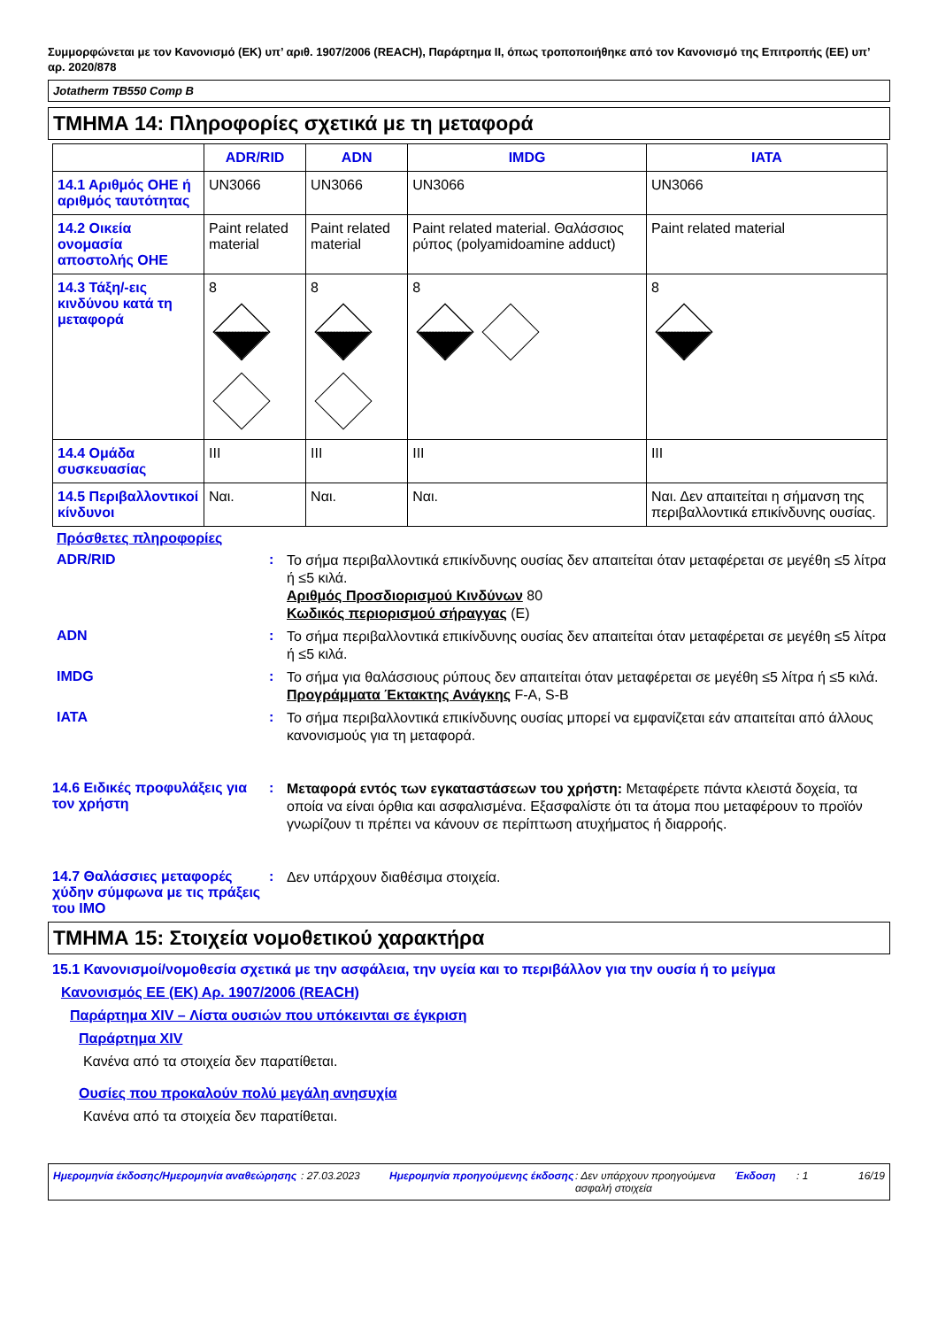Συμμορφώνεται με τον Κανονισμό (ΕΚ) υπ’ αριθ. 1907/2006 (REACH), Παράρτημα II, όπως τροποποιήθηκε από τον Κανονισμό της Επιτροπής (ΕΕ) υπ’ αρ. 2020/878
Jotatherm TB550 Comp B
ΤΜΗΜΑ 14: Πληροφορίες σχετικά με τη μεταφορά
| | ADR/RID | ADN | IMDG | IATA |
| --- | --- | --- | --- | --- |
| 14.1 Αριθμός ΟΗΕ ή αριθμός ταυτότητας | UN3066 | UN3066 | UN3066 | UN3066 |
| 14.2 Οικεία ονομασία αποστολής ΟΗΕ | Paint related material | Paint related material | Paint related material. Θαλάσσιος ρύπος (polyamidoamine adduct) | Paint related material |
| 14.3 Τάξη/-εις κινδύνου κατά τη μεταφορά | 8 | 8 | 8 | 8 |
| 14.4 Ομάδα συσκευασίας | III | III | III | III |
| 14.5 Περιβαλλοντικοί κίνδυνοι | Ναι. | Ναι. | Ναι. | Ναι. Δεν απαιτείται η σήμανση της περιβαλλοντικά επικίνδυνης ουσίας. |
Πρόσθετες πληροφορίες
ADR/RID :
Το σήμα περιβαλλοντικά επικίνδυνης ουσίας δεν απαιτείται όταν μεταφέρεται σε μεγέθη ≤5 λίτρα ή ≤5 κιλά.
Αριθμός Προσδιορισμού Κινδύνων 80
Κωδικός περιορισμού σήραγγας (E)
ADN :
Το σήμα περιβαλλοντικά επικίνδυνης ουσίας δεν απαιτείται όταν μεταφέρεται σε μεγέθη ≤5 λίτρα ή ≤5 κιλά.
IMDG :
Το σήμα για θαλάσσιους ρύπους δεν απαιτείται όταν μεταφέρεται σε μεγέθη ≤5 λίτρα ή ≤5 κιλά.
Προγράμματα Έκτακτης Ανάγκης F-A, S-B
IATA :
Το σήμα περιβαλλοντικά επικίνδυνης ουσίας μπορεί να εμφανίζεται εάν απαιτείται από άλλους κανονισμούς για τη μεταφορά.
14.6 Ειδικές προφυλάξεις για τον χρήστη
:
Μεταφορά εντός των εγκαταστάσεων του χρήστη: Μεταφέρετε πάντα κλειστά δοχεία, τα οποία να είναι όρθια και ασφαλισμένα. Εξασφαλίστε ότι τα άτομα που μεταφέρουν το προϊόν γνωρίζουν τι πρέπει να κάνουν σε περίπτωση ατυχήματος ή διαρροής.
14.7 Θαλάσσιες μεταφορές χύδην σύμφωνα με τις πράξεις του ΙΜΟ
:
Δεν υπάρχουν διαθέσιμα στοιχεία.
ΤΜΗΜΑ 15: Στοιχεία νομοθετικού χαρακτήρα
15.1 Κανονισμοί/νομοθεσία σχετικά με την ασφάλεια, την υγεία και το περιβάλλον για την ουσία ή το μείγμα
Κανονισμός ΕΕ (ΕΚ) Αρ. 1907/2006 (REACH)
Παράρτημα XIV – Λίστα ουσιών που υπόκεινται σε έγκριση
Παράρτημα XIV
Κανένα από τα στοιχεία δεν παρατίθεται.
Ουσίες που προκαλούν πολύ μεγάλη ανησυχία
Κανένα από τα στοιχεία δεν παρατίθεται.
Ημερομηνία έκδοσης/Ημερομηνία αναθεώρησης
: 27.03.2023 Ημερομηνία προηγούμενης έκδοσης
: Δεν υπάρχουν προηγούμενα ασφαλή στοιχεία
Έκδοση : 1 16/19